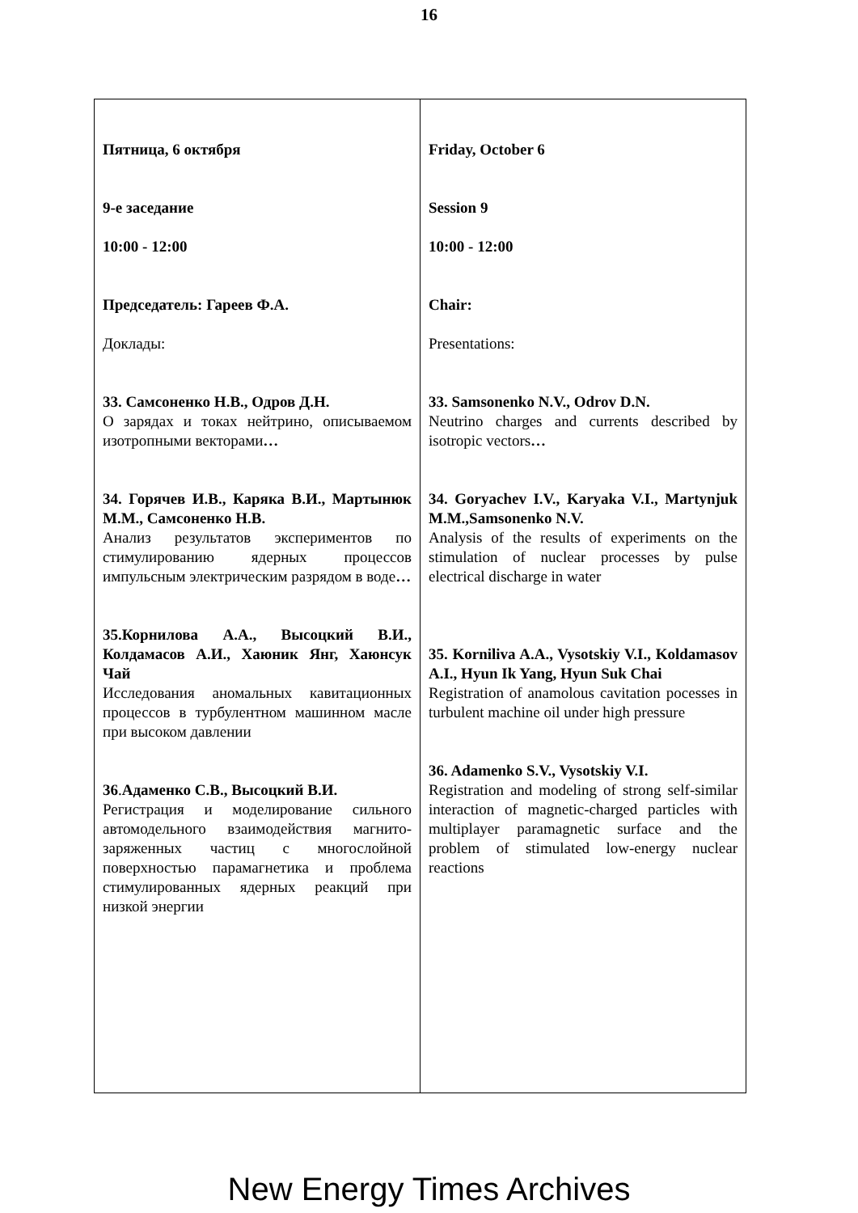16
| Пятница, 6 октября 9-е заседание 10:00 - 12:00 Председатель: Гареев Ф.А. Доклады: 33. Самсоненко Н.В., Одров Д.Н. О зарядах и токах нейтрино, описываемом изотропными векторами … 34. Горячев И.В., Каряка В.И., Мартынюк М.М., Самсоненко Н.В. Анализ результатов экспериментов по стимулированию ядерных процессов импульсным электрическим разрядом в воде … 35.Корнилова А.А., Высоцкий В.И., Колдамасов А.И., Хаюник Янг, Хаюнсук Чай Исследования аномальных кавитационных процессов в турбулентном машинном масле при высоком давлении 36 . Адаменко С.В., Высоцкий В.И. Регистрация и моделирование сильного автомодельного взаимодействия магнито-заряженных частиц с многослойной поверхностью парамагнетика и проблема стимулированных ядерных реакций при низкой энергии | Friday, October 6 Session 9 10:00 - 12:00 Chair: Presentations: 33. Samsonenko N.V., Odrov D.N. Neutrino charges and currents described by isotropic vectors … 34. Goryachev I.V., Karyaka V.I., Martynjuk M.M.,Samsonenko N.V. Analysis of the results of experiments on the stimulation of nuclear processes by pulse electrical discharge in water 35. Korniliva A.A., Vysotskiy V.I., Koldamasov A.I., Hyun Ik Yang, Hyun Suk Chai Registration of anamolous cavitation pocesses in turbulent machine oil under high pressure 36. Adamenko S.V., Vysotskiy V.I. Registration and modeling of strong self-similar interaction of magnetic-charged particles with multiplayer paramagnetic surface and the problem of stimulated low-energy nuclear reactions |
New Energy Times Archives